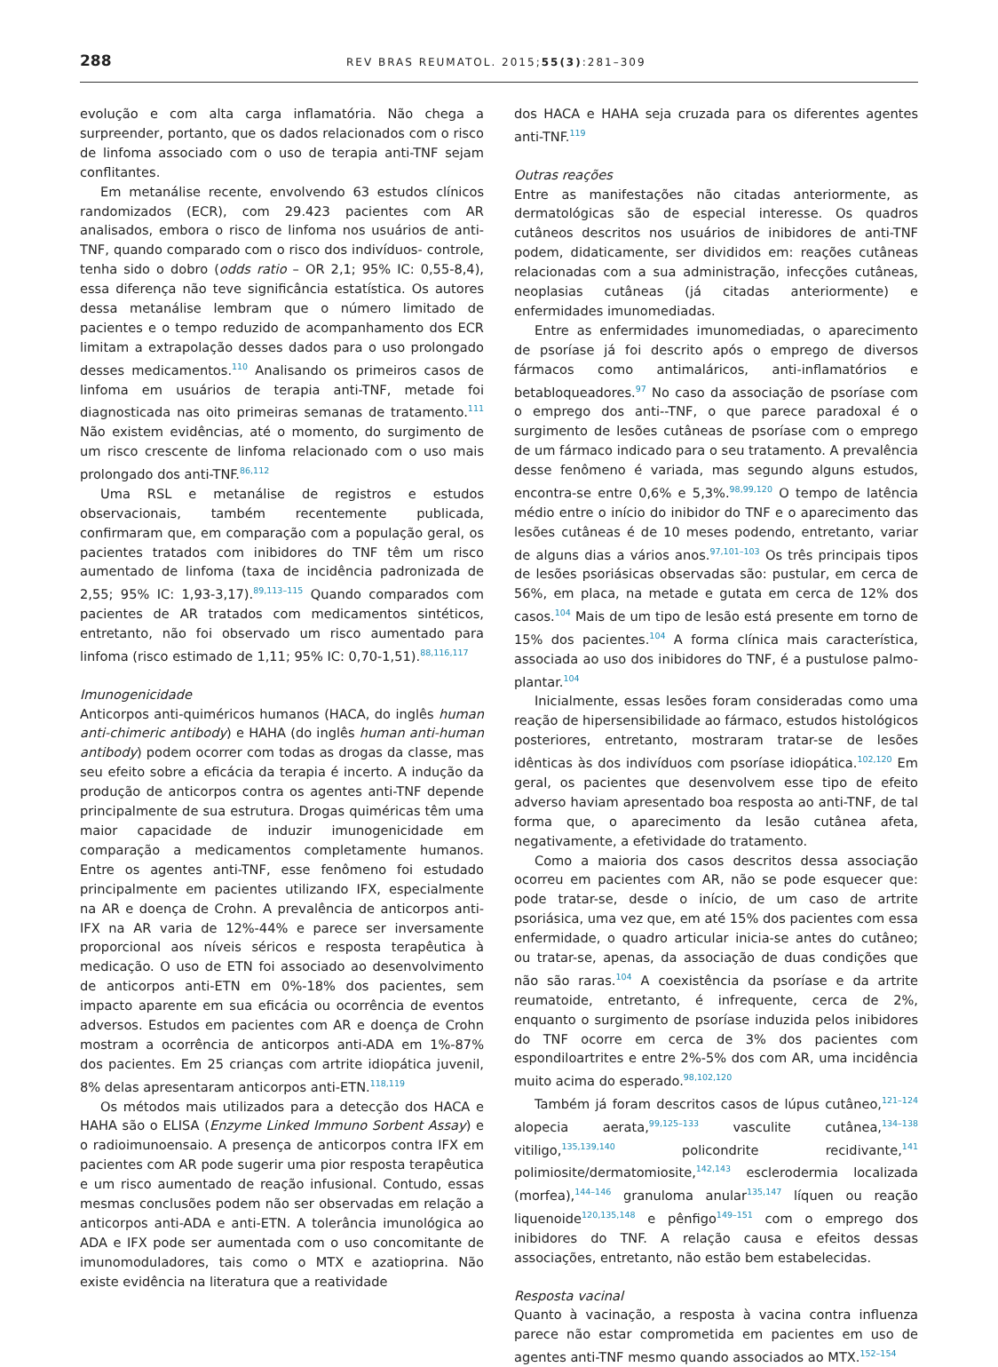288 REV BRAS REUMATOL. 2015;55(3):281–309
evolução e com alta carga inflamatória. Não chega a surpreender, portanto, que os dados relacionados com o risco de linfoma associado com o uso de terapia anti-TNF sejam conflitantes.
Em metanálise recente, envolvendo 63 estudos clínicos randomizados (ECR), com 29.423 pacientes com AR analisados, embora o risco de linfoma nos usuários de anti-TNF, quando comparado com o risco dos indivíduos- controle, tenha sido o dobro (odds ratio – OR 2,1; 95% IC: 0,55-8,4), essa diferença não teve significância estatística. Os autores dessa metanálise lembram que o número limitado de pacientes e o tempo reduzido de acompanhamento dos ECR limitam a extrapolação desses dados para o uso prolongado desses medicamentos.<sup>110</sup> Analisando os primeiros casos de linfoma em usuários de terapia anti-TNF, metade foi diagnosticada nas oito primeiras semanas de tratamento.<sup>111</sup> Não existem evidências, até o momento, do surgimento de um risco crescente de linfoma relacionado com o uso mais prolongado dos anti-TNF.<sup>86,112</sup>
Uma RSL e metanálise de registros e estudos observacionais, também recentemente publicada, confirmaram que, em comparação com a população geral, os pacientes tratados com inibidores do TNF têm um risco aumentado de linfoma (taxa de incidência padronizada de 2,55; 95% IC: 1,93-3,17).<sup>89,113–115</sup> Quando comparados com pacientes de AR tratados com medicamentos sintéticos, entretanto, não foi observado um risco aumentado para linfoma (risco estimado de 1,11; 95% IC: 0,70-1,51).<sup>88,116,117</sup>
Imunogenicidade
Anticorpos anti-quiméricos humanos (HACA, do inglês human anti-chimeric antibody) e HAHA (do inglês human anti-human antibody) podem ocorrer com todas as drogas da classe, mas seu efeito sobre a eficácia da terapia é incerto. A indução da produção de anticorpos contra os agentes anti-TNF depende principalmente de sua estrutura. Drogas quiméricas têm uma maior capacidade de induzir imunogenicidade em comparação a medicamentos completamente humanos. Entre os agentes anti-TNF, esse fenômeno foi estudado principalmente em pacientes utilizando IFX, especialmente na AR e doença de Crohn. A prevalência de anticorpos anti-IFX na AR varia de 12%-44% e parece ser inversamente proporcional aos níveis séricos e resposta terapêutica à medicação. O uso de ETN foi associado ao desenvolvimento de anticorpos anti-ETN em 0%-18% dos pacientes, sem impacto aparente em sua eficácia ou ocorrência de eventos adversos. Estudos em pacientes com AR e doença de Crohn mostram a ocorrência de anticorpos anti-ADA em 1%-87% dos pacientes. Em 25 crianças com artrite idiopática juvenil, 8% delas apresentaram anticorpos anti-ETN.<sup>118,119</sup>
Os métodos mais utilizados para a detecção dos HACA e HAHA são o ELISA (Enzyme Linked Immuno Sorbent Assay) e o radioimunoensaio. A presença de anticorpos contra IFX em pacientes com AR pode sugerir uma pior resposta terapêutica e um risco aumentado de reação infusional. Contudo, essas mesmas conclusões podem não ser observadas em relação a anticorpos anti-ADA e anti-ETN. A tolerância imunológica ao ADA e IFX pode ser aumentada com o uso concomitante de imunomoduladores, tais como o MTX e azatioprina. Não existe evidência na literatura que a reatividade
dos HACA e HAHA seja cruzada para os diferentes agentes anti-TNF.<sup>119</sup>
Outras reações
Entre as manifestações não citadas anteriormente, as dermatológicas são de especial interesse. Os quadros cutâneos descritos nos usuários de inibidores de anti-TNF podem, didaticamente, ser divididos em: reações cutâneas relacionadas com a sua administração, infecções cutâneas, neoplasias cutâneas (já citadas anteriormente) e enfermidades imunomediadas.
Entre as enfermidades imunomediadas, o aparecimento de psoríase já foi descrito após o emprego de diversos fármacos como antimaláricos, anti-inflamatórios e betabloqueadores.<sup>97</sup> No caso da associação de psoríase com o emprego dos anti--TNF, o que parece paradoxal é o surgimento de lesões cutâneas de psoríase com o emprego de um fármaco indicado para o seu tratamento. A prevalência desse fenômeno é variada, mas segundo alguns estudos, encontra-se entre 0,6% e 5,3%.<sup>98,99,120</sup> O tempo de latência médio entre o início do inibidor do TNF e o aparecimento das lesões cutâneas é de 10 meses podendo, entretanto, variar de alguns dias a vários anos.<sup>97,101–103</sup> Os três principais tipos de lesões psoriásicas observadas são: pustular, em cerca de 56%, em placa, na metade e gutata em cerca de 12% dos casos.<sup>104</sup> Mais de um tipo de lesão está presente em torno de 15% dos pacientes.<sup>104</sup> A forma clínica mais característica, associada ao uso dos inibidores do TNF, é a pustulose palmo-plantar.<sup>104</sup>
Inicialmente, essas lesões foram consideradas como uma reação de hipersensibilidade ao fármaco, estudos histológicos posteriores, entretanto, mostraram tratar-se de lesões idênticas às dos indivíduos com psoríase idiopática.<sup>102,120</sup> Em geral, os pacientes que desenvolvem esse tipo de efeito adverso haviam apresentado boa resposta ao anti-TNF, de tal forma que, o aparecimento da lesão cutânea afeta, negativamente, a efetividade do tratamento.
Como a maioria dos casos descritos dessa associação ocorreu em pacientes com AR, não se pode esquecer que: pode tratar-se, desde o início, de um caso de artrite psoriásica, uma vez que, em até 15% dos pacientes com essa enfermidade, o quadro articular inicia-se antes do cutâneo; ou tratar-se, apenas, da associação de duas condições que não são raras.<sup>104</sup> A coexistência da psoríase e da artrite reumatoide, entretanto, é infrequente, cerca de 2%, enquanto o surgimento de psoríase induzida pelos inibidores do TNF ocorre em cerca de 3% dos pacientes com espondiloartrites e entre 2%-5% dos com AR, uma incidência muito acima do esperado.<sup>98,102,120</sup>
Também já foram descritos casos de lúpus cutâneo,<sup>121–124</sup> alopecia aerata,<sup>99,125–133</sup> vasculite cutânea,<sup>134–138</sup> vitiligo,<sup>135,139,140</sup> policondrite recidivante,<sup>141</sup> polimiosite/dermatomiosite,<sup>142,143</sup> esclerodermia localizada (morfea),<sup>144–146</sup> granuloma anular<sup>135,147</sup> líquen ou reação liquenoide<sup>120,135,148</sup> e pênfigo<sup>149–151</sup> com o emprego dos inibidores do TNF. A relação causa e efeitos dessas associações, entretanto, não estão bem estabelecidas.
Resposta vacinal
Quanto à vacinação, a resposta à vacina contra influenza parece não estar comprometida em pacientes em uso de agentes anti-TNF mesmo quando associados ao MTX.<sup>152–154</sup>